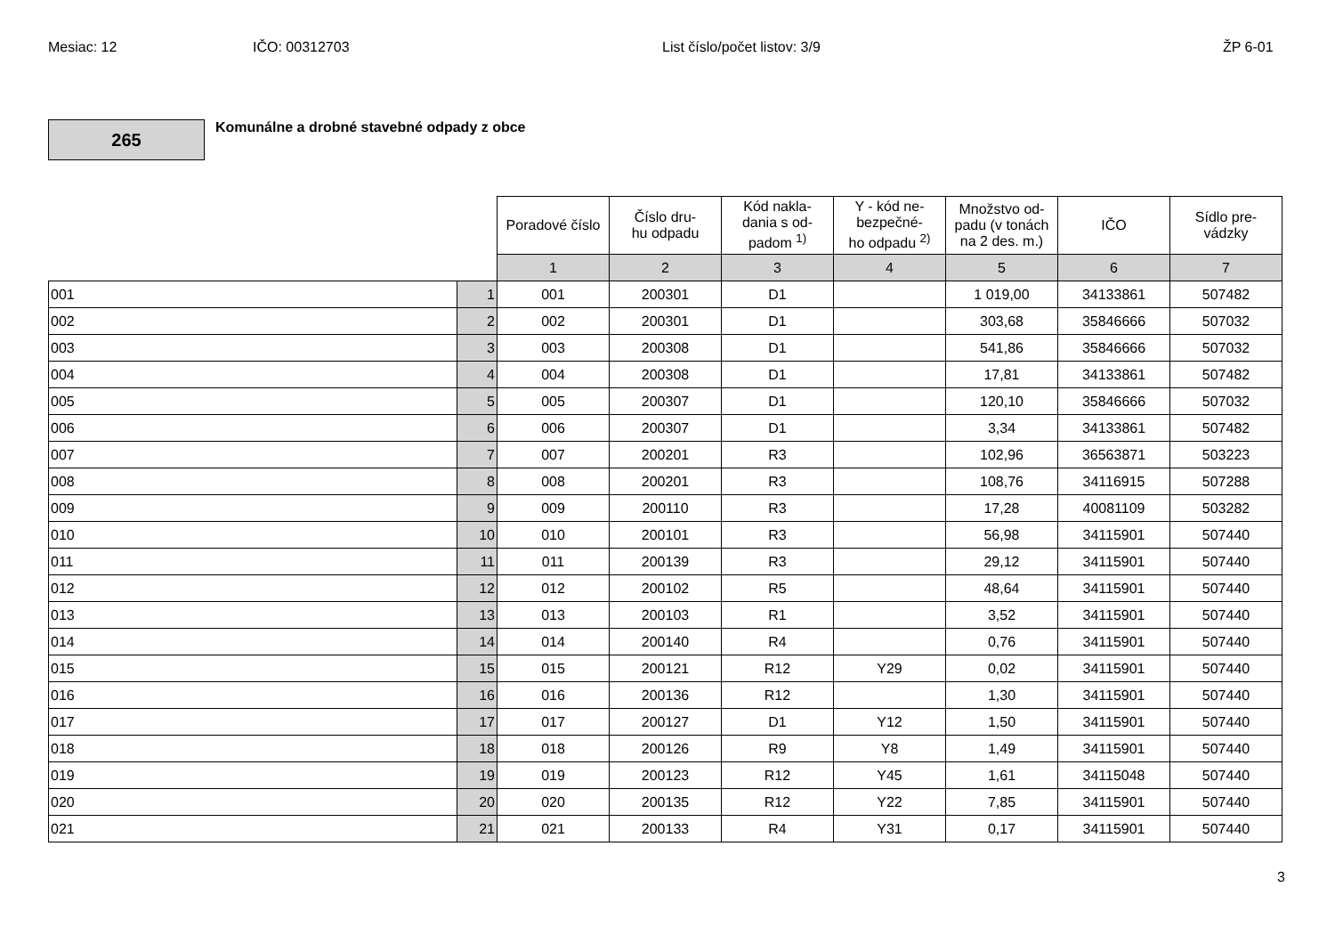Mesiac: 12 IČO: 00312703 List číslo/počet listov: 3/9 ŽP 6-01
265
Komunálne a drobné stavebné odpady z obce
| | | Poradové číslo | Číslo dru- hu odpadu | Kód nakla- dania s od- padom <sup>1)</sup> | Y - kód ne- bezpečné- ho odpadu <sup>2)</sup> | Množstvo od- padu (v tonách na 2 des. m.) | IČO | Sídlo pre- vádzky |
| --- | --- | --- | --- | --- | --- | --- | --- | --- |
| | | 1 | 2 | 3 | 4 | 5 | 6 | 7 |
| 001 | 1 | 001 | 200301 | D1 | | 1 019,00 | 34133861 | 507482 |
| 002 | 2 | 002 | 200301 | D1 | | 303,68 | 35846666 | 507032 |
| 003 | 3 | 003 | 200308 | D1 | | 541,86 | 35846666 | 507032 |
| 004 | 4 | 004 | 200308 | D1 | | 17,81 | 34133861 | 507482 |
| 005 | 5 | 005 | 200307 | D1 | | 120,10 | 35846666 | 507032 |
| 006 | 6 | 006 | 200307 | D1 | | 3,34 | 34133861 | 507482 |
| 007 | 7 | 007 | 200201 | R3 | | 102,96 | 36563871 | 503223 |
| 008 | 8 | 008 | 200201 | R3 | | 108,76 | 34116915 | 507288 |
| 009 | 9 | 009 | 200110 | R3 | | 17,28 | 40081109 | 503282 |
| 010 | 10 | 010 | 200101 | R3 | | 56,98 | 34115901 | 507440 |
| 011 | 11 | 011 | 200139 | R3 | | 29,12 | 34115901 | 507440 |
| 012 | 12 | 012 | 200102 | R5 | | 48,64 | 34115901 | 507440 |
| 013 | 13 | 013 | 200103 | R1 | | 3,52 | 34115901 | 507440 |
| 014 | 14 | 014 | 200140 | R4 | | 0,76 | 34115901 | 507440 |
| 015 | 15 | 015 | 200121 | R12 | Y29 | 0,02 | 34115901 | 507440 |
| 016 | 16 | 016 | 200136 | R12 | | 1,30 | 34115901 | 507440 |
| 017 | 17 | 017 | 200127 | D1 | Y12 | 1,50 | 34115901 | 507440 |
| 018 | 18 | 018 | 200126 | R9 | Y8 | 1,49 | 34115901 | 507440 |
| 019 | 19 | 019 | 200123 | R12 | Y45 | 1,61 | 34115048 | 507440 |
| 020 | 20 | 020 | 200135 | R12 | Y22 | 7,85 | 34115901 | 507440 |
| 021 | 21 | 021 | 200133 | R4 | Y31 | 0,17 | 34115901 | 507440 |
3